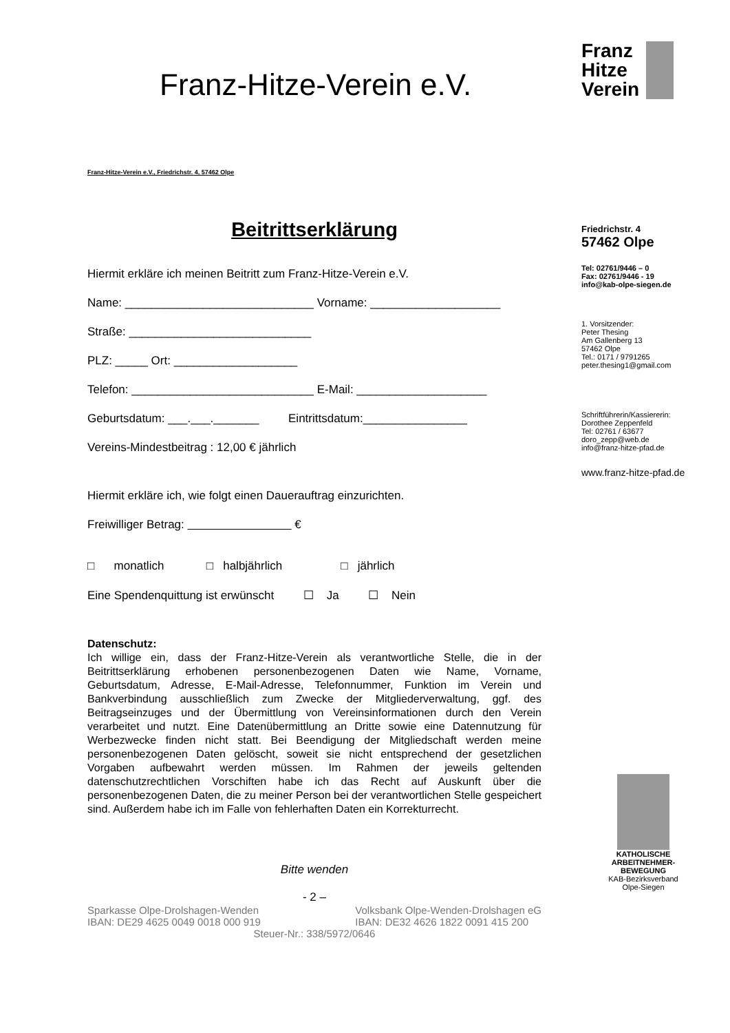Franz-Hitze-Verein e.V.
Franz-Hitze-Verein e.V., Friedrichstr. 4, 57462 Olpe
Beitrittserklärung
Hiermit erkläre ich meinen Beitritt zum Franz-Hitze-Verein e.V.
Name: _____________________________ Vorname: ____________________
Straße: ____________________________
PLZ: _____ Ort: ___________________
Telefon: ____________________________ E-Mail: ____________________
Geburtsdatum: ___.___._______ Eintrittsdatum:________________
Vereins-Mindestbeitrag : 12,00 € jährlich
Hiermit erkläre ich, wie folgt einen Dauerauftrag einzurichten.
Freiwilliger Betrag: €
□ monatlich □ halbjährlich □ jährlich
Eine Spendenquittung ist erwünscht ☐ Ja ☐ Nein
Datenschutz:
Ich willige ein, dass der Franz-Hitze-Verein als verantwortliche Stelle, die in der Beitrittserklärung erhobenen personenbezogenen Daten wie Name, Vorname, Geburtsdatum, Adresse, E-Mail-Adresse, Telefonnummer, Funktion im Verein und Bankverbindung ausschließlich zum Zwecke der Mitgliederverwaltung, ggf. des Beitragseinzuges und der Übermittlung von Vereinsinformationen durch den Verein verarbeitet und nutzt. Eine Datenübermittlung an Dritte sowie eine Datennutzung für Werbezwecke finden nicht statt. Bei Beendigung der Mitgliedschaft werden meine personenbezogenen Daten gelöscht, soweit sie nicht entsprechend der gesetzlichen Vorgaben aufbewahrt werden müssen. Im Rahmen der jeweils geltenden datenschutzrechtlichen Vorschiften habe ich das Recht auf Auskunft über die personenbezogenen Daten, die zu meiner Person bei der verantwortlichen Stelle gespeichert sind. Außerdem habe ich im Falle von fehlerhaften Daten ein Korrekturrecht.
Bitte wenden
- 2 –
Sparkasse Olpe-Drolshagen-Wenden
IBAN: DE29 4625 0049 0018 000 919
Volksbank Olpe-Wenden-Drolshagen eG
IBAN: DE32 4626 1822 0091 415 200
Steuer-Nr.: 338/5972/0646
Franz
Hitze
Verein
Friedrichstr. 4
57462 Olpe
Tel: 02761/9446 – 0
Fax: 02761/9446 - 19
info@kab-olpe-siegen.de
1. Vorsitzender:
Peter Thesing
Am Gallenberg 13
57462 Olpe
Tel.: 0171 / 9791265
peter.thesing1@gmail.com
Schriftführerin/Kassiererin:
Dorothee Zeppenfeld
Tel: 02761 / 63677
doro_zepp@web.de
info@franz-hitze-pfad.de
www.franz-hitze-pfad.de
KATHOLISCHE
ARBEITNEHMER-
BEWEGUNG
KAB-Bezirksverband
Olpe-Siegen